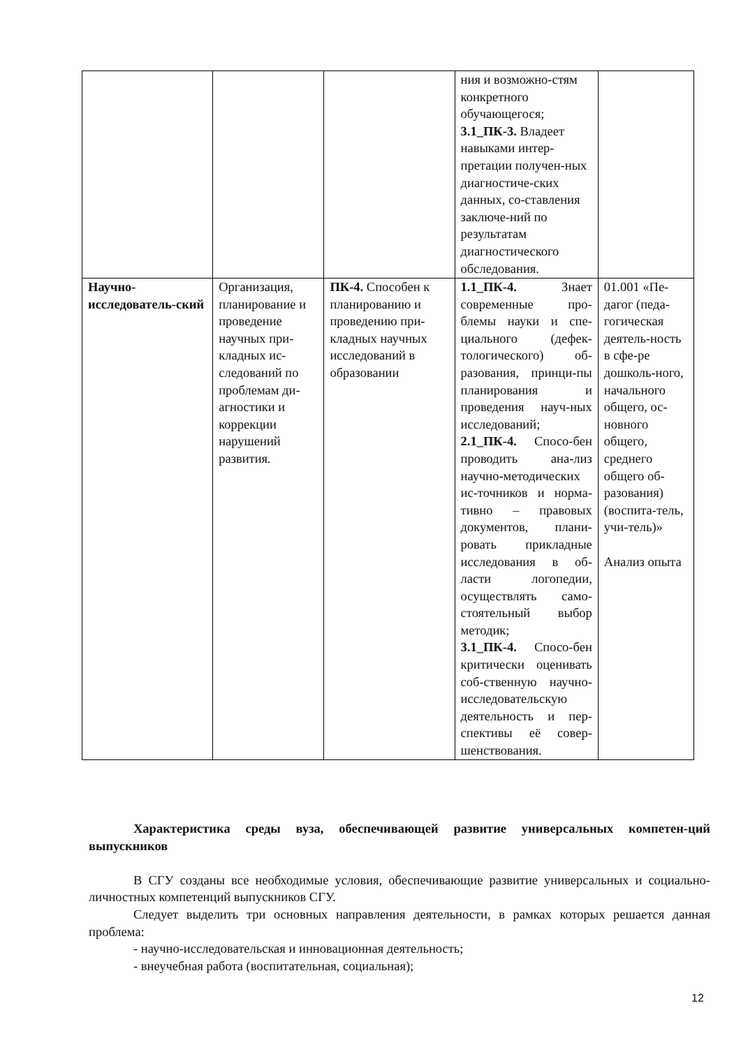| | | | ния и возможно-стям конкретного обучающегося; 3.1_ПК-3. Владеет навыками интер-претации получен-ных диагностиче-ских данных, со-ставления заключе-ний по результатам диагностического обследования. | |
| Научно-исследователь-ский | Организация, планирование и проведение научных при-кладных ис-следований по проблемам ди-агностики и коррекции нарушений развития. | ПК-4. Способен к планированию и проведению при-кладных научных исследований в образовании | 1.1_ПК-4. Знает современные про-блемы науки и спе-циального (дефек-тологического) об-разования, принци-пы планирования и проведения науч-ных исследований; 2.1_ПК-4. Спосо-бен проводить ана-лиз научно-методических ис-точников и норма-тивно – правовых документов, плани-ровать прикладные исследования в об-ласти логопедии, осуществлять само-стоятельный выбор методик; 3.1_ПК-4. Спосо-бен критически оценивать соб-ственную научно-исследовательскую деятельность и пер-спективы её совер-шенствования. | 01.001 «Пе-дагог (педа-гогическая деятель-ность в сфе-ре дошколь-ного, начального общего, ос-новного общего, среднего общего об-разования) (воспита-тель, учи-тель)» Анализ опыта |
Характеристика среды вуза, обеспечивающей развитие универсальных компетен-ций выпускников
В СГУ созданы все необходимые условия, обеспечивающие развитие универсальных и социально-личностных компетенций выпускников СГУ.
Следует выделить три основных направления деятельности, в рамках которых решается данная проблема:
- научно-исследовательская и инновационная деятельность;
- внеучебная работа (воспитательная, социальная);
12